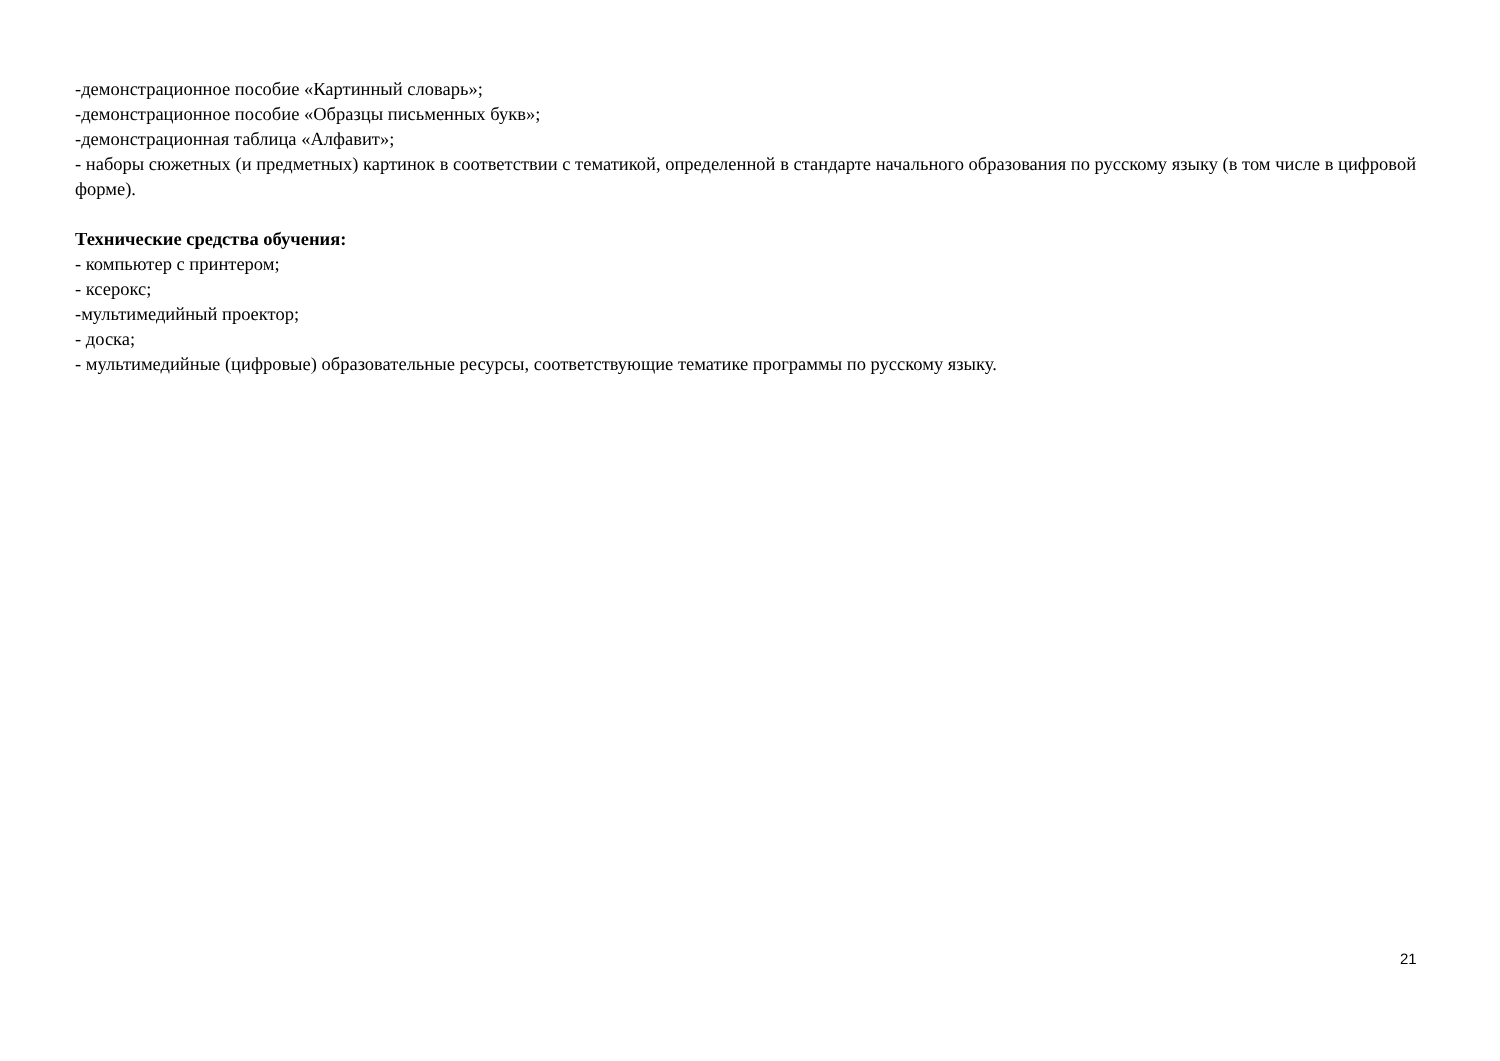-демонстрационное пособие «Картинный словарь»;
-демонстрационное пособие «Образцы письменных букв»;
-демонстрационная таблица «Алфавит»;
- наборы сюжетных (и предметных) картинок в соответствии с тематикой, определенной в стандарте начального образования по русскому языку (в том числе в цифровой форме).
Технические средства обучения:
- компьютер с принтером;
- ксерокс;
-мультимедийный проектор;
- доска;
- мультимедийные (цифровые) образовательные ресурсы, соответствующие тематике программы по русскому языку.
21